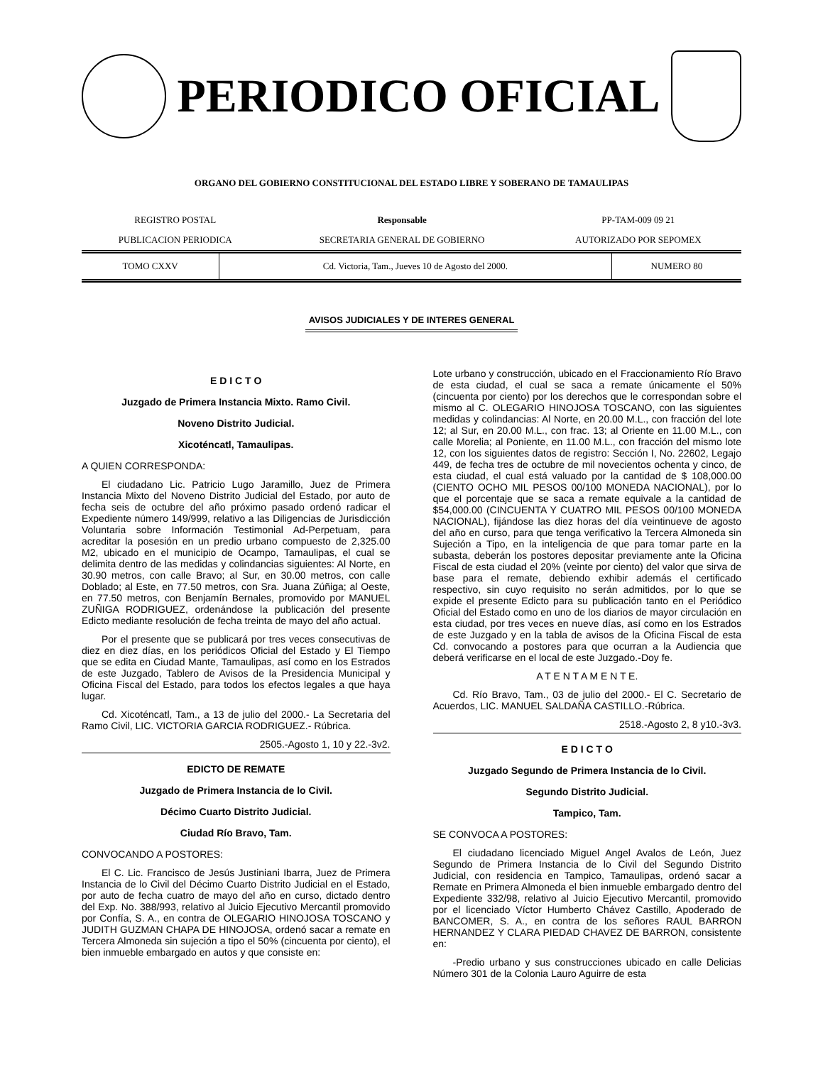PERIODICO OFICIAL
ORGANO DEL GOBIERNO CONSTITUCIONAL DEL ESTADO LIBRE Y SOBERANO DE TAMAULIPAS
| REGISTRO POSTAL | Responsable | PP-TAM-009 09 21 |
| PUBLICACION PERIODICA | SECRETARIA GENERAL DE GOBIERNO | AUTORIZADO POR SEPOMEX |
| TOMO CXXV | Cd. Victoria, Tam., Jueves 10 de Agosto del 2000. | NUMERO 80 |
AVISOS JUDICIALES Y DE INTERES GENERAL
E D I C T O
Juzgado de Primera Instancia Mixto. Ramo Civil.
Noveno Distrito Judicial.
Xicoténcatl, Tamaulipas.
A QUIEN CORRESPONDA:
El ciudadano Lic. Patricio Lugo Jaramillo, Juez de Primera Instancia Mixto del Noveno Distrito Judicial del Estado, por auto de fecha seis de octubre del año próximo pasado ordenó radicar el Expediente número 149/999, relativo a las Diligencias de Jurisdicción Voluntaria sobre Información Testimonial Ad-Perpetuam, para acreditar la posesión en un predio urbano compuesto de 2,325.00 M2, ubicado en el municipio de Ocampo, Tamaulipas, el cual se delimita dentro de las medidas y colindancias siguientes: Al Norte, en 30.90 metros, con calle Bravo; al Sur, en 30.00 metros, con calle Doblado; al Este, en 77.50 metros, con Sra. Juana Zúñiga; al Oeste, en 77.50 metros, con Benjamín Bernales, promovido por MANUEL ZUÑIGA RODRIGUEZ, ordenándose la publicación del presente Edicto mediante resolución de fecha treinta de mayo del año actual.
Por el presente que se publicará por tres veces consecutivas de diez en diez días, en los periódicos Oficial del Estado y El Tiempo que se edita en Ciudad Mante, Tamaulipas, así como en los Estrados de este Juzgado, Tablero de Avisos de la Presidencia Municipal y Oficina Fiscal del Estado, para todos los efectos legales a que haya lugar.
Cd. Xicoténcatl, Tam., a 13 de julio del 2000.- La Secretaria del Ramo Civil, LIC. VICTORIA GARCIA RODRIGUEZ.- Rúbrica.
2505.-Agosto 1, 10 y 22.-3v2.
EDICTO DE REMATE
Juzgado de Primera Instancia de lo Civil.
Décimo Cuarto Distrito Judicial.
Ciudad Río Bravo, Tam.
CONVOCANDO A POSTORES:
El C. Lic. Francisco de Jesús Justiniani Ibarra, Juez de Primera Instancia de lo Civil del Décimo Cuarto Distrito Judicial en el Estado, por auto de fecha cuatro de mayo del año en curso, dictado dentro del Exp. No. 388/993, relativo al Juicio Ejecutivo Mercantil promovido por Confía, S. A., en contra de OLEGARIO HINOJOSA TOSCANO y JUDITH GUZMAN CHAPA DE HINOJOSA, ordenó sacar a remate en Tercera Almoneda sin sujeción a tipo el 50% (cincuenta por ciento), el bien inmueble embargado en autos y que consiste en:
Lote urbano y construcción, ubicado en el Fraccionamiento Río Bravo de esta ciudad, el cual se saca a remate únicamente el 50% (cincuenta por ciento) por los derechos que le correspondan sobre el mismo al C. OLEGARIO HINOJOSA TOSCANO, con las siguientes medidas y colindancias: Al Norte, en 20.00 M.L., con fracción del lote 12; al Sur, en 20.00 M.L., con frac. 13; al Oriente en 11.00 M.L., con calle Morelia; al Poniente, en 11.00 M.L., con fracción del mismo lote 12, con los siguientes datos de registro: Sección I, No. 22602, Legajo 449, de fecha tres de octubre de mil novecientos ochenta y cinco, de esta ciudad, el cual está valuado por la cantidad de $ 108,000.00 (CIENTO OCHO MIL PESOS 00/100 MONEDA NACIONAL), por lo que el porcentaje que se saca a remate equivale a la cantidad de $54,000.00 (CINCUENTA Y CUATRO MIL PESOS 00/100 MONEDA NACIONAL), fijándose las diez horas del día veintinueve de agosto del año en curso, para que tenga verificativo la Tercera Almoneda sin Sujeción a Tipo, en la inteligencia de que para tomar parte en la subasta, deberán los postores depositar previamente ante la Oficina Fiscal de esta ciudad el 20% (veinte por ciento) del valor que sirva de base para el remate, debiendo exhibir además el certificado respectivo, sin cuyo requisito no serán admitidos, por lo que se expide el presente Edicto para su publicación tanto en el Periódico Oficial del Estado como en uno de los diarios de mayor circulación en esta ciudad, por tres veces en nueve días, así como en los Estrados de este Juzgado y en la tabla de avisos de la Oficina Fiscal de esta Cd. convocando a postores para que ocurran a la Audiencia que deberá verificarse en el local de este Juzgado.-Doy fe.
A T E N T A M E N T E.
Cd. Río Bravo, Tam., 03 de julio del 2000.- El C. Secretario de Acuerdos, LIC. MANUEL SALDAÑA CASTILLO.-Rúbrica.
2518.-Agosto 2, 8 y10.-3v3.
E D I C T O
Juzgado Segundo de Primera Instancia de lo Civil.
Segundo Distrito Judicial.
Tampico, Tam.
SE CONVOCA A POSTORES:
El ciudadano licenciado Miguel Angel Avalos de León, Juez Segundo de Primera Instancia de lo Civil del Segundo Distrito Judicial, con residencia en Tampico, Tamaulipas, ordenó sacar a Remate en Primera Almoneda el bien inmueble embargado dentro del Expediente 332/98, relativo al Juicio Ejecutivo Mercantil, promovido por el licenciado Víctor Humberto Chávez Castillo, Apoderado de BANCOMER, S. A., en contra de los señores RAUL BARRON HERNANDEZ Y CLARA PIEDAD CHAVEZ DE BARRON, consistente en:
-Predio urbano y sus construcciones ubicado en calle Delicias Número 301 de la Colonia Lauro Aguirre de esta